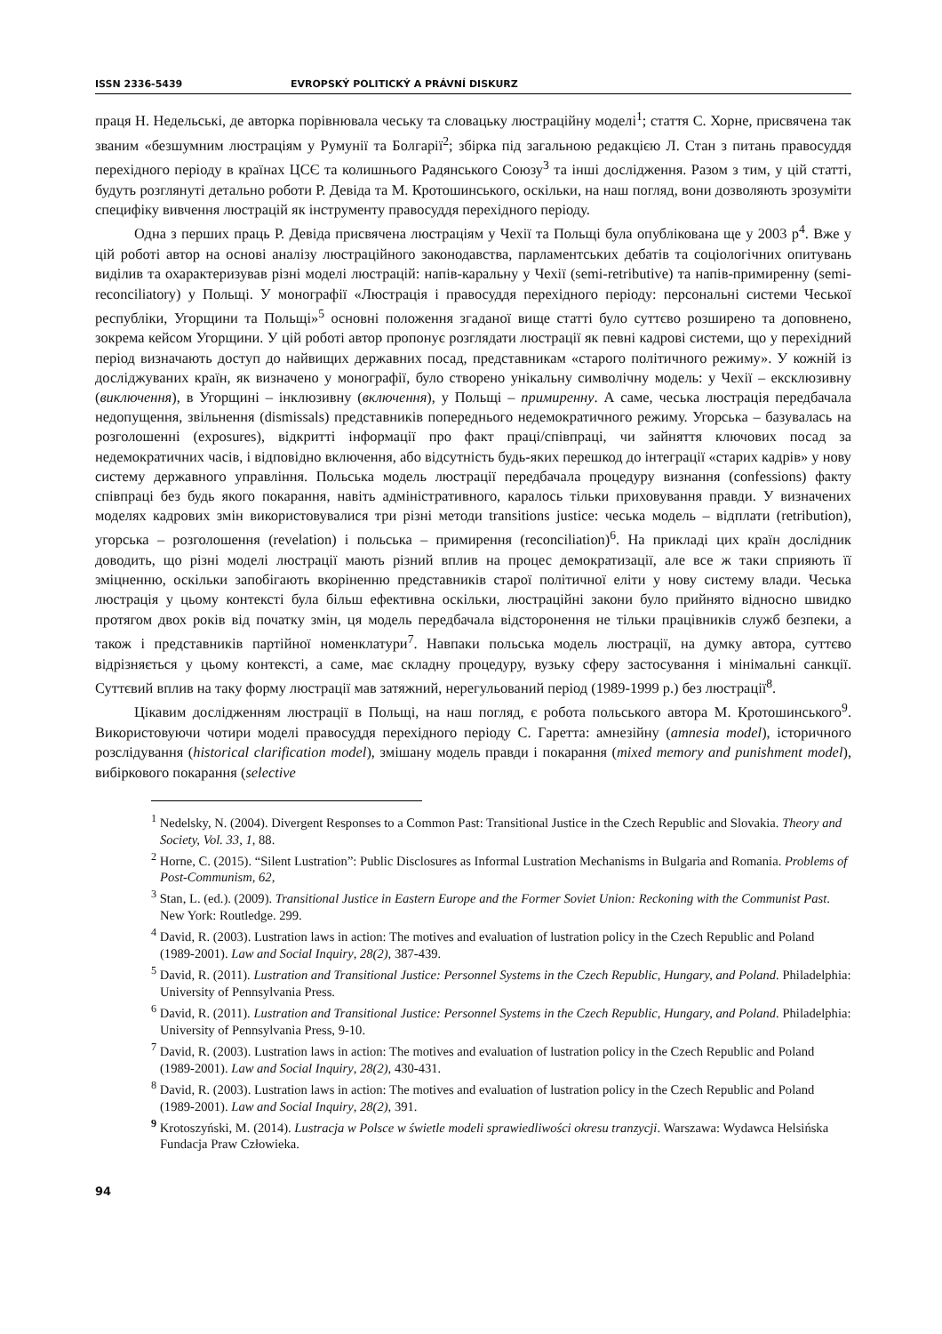ISSN 2336-5439 EVROPSKÝ POLITICKÝ A PRÁVNÍ DISKURZ
праця Н. Недельські, де авторка порівнювала чеську та словацьку люстраційну моделі<sup>1</sup>; стаття С. Хорне, присвячена так званим «безшумним люстраціям у Румунії та Болгарії<sup>2</sup>; збірка під загальною редакцією Л. Стан з питань правосуддя перехідного періоду в країнах ЦСЄ та колишнього Радянського Союзу<sup>3</sup> та інші дослідження. Разом з тим, у цій статті, будуть розглянуті детально роботи Р. Девіда та М. Кротошинського, оскільки, на наш погляд, вони дозволяють зрозуміти специфіку вивчення люстрацій як інструменту правосуддя перехідного періоду.
Одна з перших праць Р. Девіда присвячена люстраціям у Чехії та Польщі була опублікована ще у 2003 р<sup>4</sup>. Вже у цій роботі автор на основі аналізу люстраційного законодавства, парламентських дебатів та соціологічних опитувань виділив та охарактеризував різні моделі люстрацій: напів-каральну у Чехії (semi-retributive) та напів-примиренну (semi-reconciliatory) у Польщі. У монографії «Люстрація і правосуддя перехідного періоду: персональні системи Чеської республіки, Угорщини та Польщі»<sup>5</sup> основні положення згаданої вище статті було суттєво розширено та доповнено, зокрема кейсом Угорщини. У цій роботі автор пропонує розглядати люстрації як певні кадрові системи, що у перехідний період визначають доступ до найвищих державних посад, представникам «старого політичного режиму». У кожній із досліджуваних країн, як визначено у монографії, було створено унікальну символічну модель: у Чехії – ексклюзивну (виключення), в Угорщині – інклюзивну (включення), у Польщі – примиренну. А саме, чеська люстрація передбачала недопущення, звільнення (dismissals) представників попереднього недемократичного режиму. Угорська – базувалась на розголошенні (exposures), відкритті інформації про факт праці/співпраці, чи зайняття ключових посад за недемократичних часів, і відповідно включення, або відсутність будь-яких перешкод до інтеграції «старих кадрів» у нову систему державного управління. Польська модель люстрації передбачала процедуру визнання (confessions) факту співпраці без будь якого покарання, навіть адміністративного, каралось тільки приховування правди. У визначених моделях кадрових змін використовувалися три різні методи transitions justice: чеська модель – відплати (retribution), угорська – розголошення (revelation) і польська – примирення (reconciliation)<sup>6</sup>. На прикладі цих країн дослідник доводить, що різні моделі люстрації мають різний вплив на процес демократизації, але все ж таки сприяють її зміцненню, оскільки запобігають вкоріненню представників старої політичної еліти у нову систему влади. Чеська люстрація у цьому контексті була більш ефективна оскільки, люстраційні закони було прийнято відносно швидко протягом двох років від початку змін, ця модель передбачала відсторонення не тільки працівників служб безпеки, а також і представників партійної номенклатури<sup>7</sup>. Навпаки польська модель люстрації, на думку автора, суттєво відрізняється у цьому контексті, а саме, має складну процедуру, вузьку сферу застосування і мінімальні санкції. Суттєвий вплив на таку форму люстрації мав затяжний, нерегульований період (1989-1999 р.) без люстрації<sup>8</sup>.
Цікавим дослідженням люстрації в Польщі, на наш погляд, є робота польського автора М. Кротошинського<sup>9</sup>. Використовуючи чотири моделі правосуддя перехідного періоду С. Гаретта: амнезійну (amnesia model), історичного розслідування (historical clarification model), змішану модель правди і покарання (mixed memory and punishment model), вибіркового покарання (selective
<sup>1</sup> Nedelsky, N. (2004). Divergent Responses to a Common Past: Transitional Justice in the Czech Republic and Slovakia. Theory and Society, Vol. 33, 1, 88.
<sup>2</sup> Horne, C. (2015). “Silent Lustration”: Public Disclosures as Informal Lustration Mechanisms in Bulgaria and Romania. Problems of Post-Communism, 62,
<sup>3</sup> Stan, L. (ed.). (2009). Transitional Justice in Eastern Europe and the Former Soviet Union: Reckoning with the Communist Past. New York: Routledge. 299.
<sup>4</sup> David, R. (2003). Lustration laws in action: The motives and evaluation of lustration policy in the Czech Republic and Poland (1989-2001). Law and Social Inquiry, 28(2), 387-439.
<sup>5</sup> David, R. (2011). Lustration and Transitional Justice: Personnel Systems in the Czech Republic, Hungary, and Poland. Philadelphia: University of Pennsylvania Press.
<sup>6</sup> David, R. (2011). Lustration and Transitional Justice: Personnel Systems in the Czech Republic, Hungary, and Poland. Philadelphia: University of Pennsylvania Press, 9-10.
<sup>7</sup> David, R. (2003). Lustration laws in action: The motives and evaluation of lustration policy in the Czech Republic and Poland (1989-2001). Law and Social Inquiry, 28(2), 430-431.
<sup>8</sup> David, R. (2003). Lustration laws in action: The motives and evaluation of lustration policy in the Czech Republic and Poland (1989-2001). Law and Social Inquiry, 28(2), 391.
<sup>9</sup> Krotoszyński, M. (2014). Lustracja w Polsce w świetle modeli sprawiedliwości okresu tranzycji. Warszawa: Wydawca Helsińska Fundacja Praw Człowieka.
94